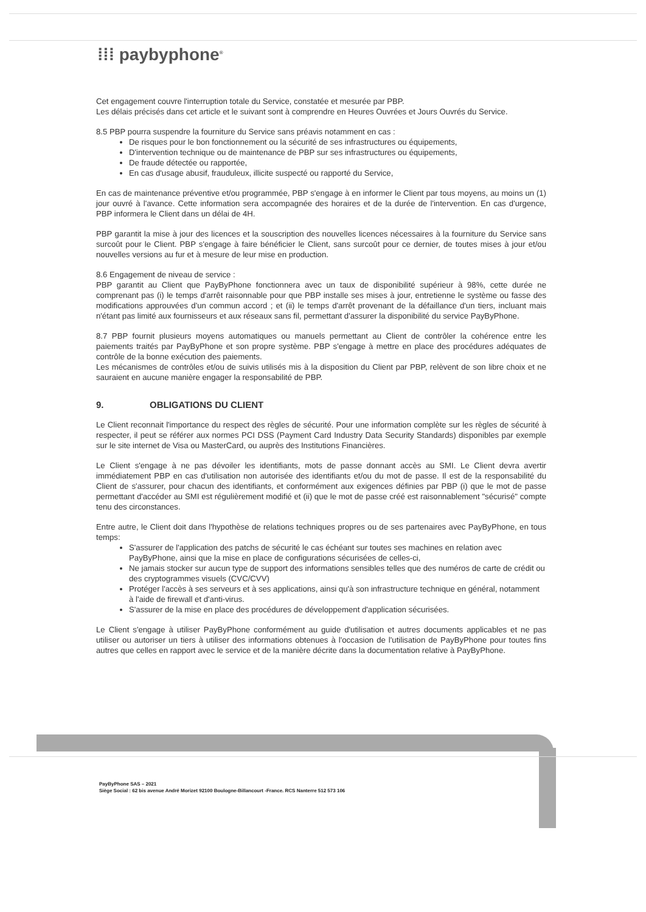⁞⁞⁞ paybyphone<sup>®</sup>
Cet engagement couvre l'interruption totale du Service, constatée et mesurée par PBP.
Les délais précisés dans cet article et le suivant sont à comprendre en Heures Ouvrées et Jours Ouvrés du Service.
8.5 PBP pourra suspendre la fourniture du Service sans préavis notamment en cas :
De risques pour le bon fonctionnement ou la sécurité de ses infrastructures ou équipements,
D'intervention technique ou de maintenance de PBP sur ses infrastructures ou équipements,
De fraude détectée ou rapportée,
En cas d'usage abusif, frauduleux, illicite suspecté ou rapporté du Service,
En cas de maintenance préventive et/ou programmée, PBP s'engage à en informer le Client par tous moyens, au moins un (1) jour ouvré à l'avance. Cette information sera accompagnée des horaires et de la durée de l'intervention. En cas d'urgence, PBP informera le Client dans un délai de 4H.
PBP garantit la mise à jour des licences et la souscription des nouvelles licences nécessaires à la fourniture du Service sans surcoût pour le Client. PBP s'engage à faire bénéficier le Client, sans surcoût pour ce dernier, de toutes mises à jour et/ou nouvelles versions au fur et à mesure de leur mise en production.
8.6 Engagement de niveau de service :
PBP garantit au Client que PayByPhone fonctionnera avec un taux de disponibilité supérieur à 98%, cette durée ne comprenant pas (i) le temps d'arrêt raisonnable pour que PBP installe ses mises à jour, entretienne le système ou fasse des modifications approuvées d'un commun accord ; et (ii) le temps d'arrêt provenant de la défaillance d'un tiers, incluant mais n'étant pas limité aux fournisseurs et aux réseaux sans fil, permettant d'assurer la disponibilité du service PayByPhone.
8.7 PBP fournit plusieurs moyens automatiques ou manuels permettant au Client de contrôler la cohérence entre les paiements traités par PayByPhone et son propre système. PBP s'engage à mettre en place des procédures adéquates de contrôle de la bonne exécution des paiements.
Les mécanismes de contrôles et/ou de suivis utilisés mis à la disposition du Client par PBP, relèvent de son libre choix et ne sauraient en aucune manière engager la responsabilité de PBP.
9. OBLIGATIONS DU CLIENT
Le Client reconnait l'importance du respect des règles de sécurité. Pour une information complète sur les règles de sécurité à respecter, il peut se référer aux normes PCI DSS (Payment Card Industry Data Security Standards) disponibles par exemple sur le site internet de Visa ou MasterCard, ou auprès des Institutions Financières.
Le Client s'engage à ne pas dévoiler les identifiants, mots de passe donnant accès au SMI. Le Client devra avertir immédiatement PBP en cas d'utilisation non autorisée des identifiants et/ou du mot de passe. Il est de la responsabilité du Client de s'assurer, pour chacun des identifiants, et conformément aux exigences définies par PBP (i) que le mot de passe permettant d'accéder au SMI est régulièrement modifié et (ii) que le mot de passe créé est raisonnablement "sécurisé" compte tenu des circonstances.
Entre autre, le Client doit dans l'hypothèse de relations techniques propres ou de ses partenaires avec PayByPhone, en tous temps:
S'assurer de l'application des patchs de sécurité le cas échéant sur toutes ses machines en relation avec PayByPhone, ainsi que la mise en place de configurations sécurisées de celles-ci,
Ne jamais stocker sur aucun type de support des informations sensibles telles que des numéros de carte de crédit ou des cryptogrammes visuels (CVC/CVV)
Protéger l'accès à ses serveurs et à ses applications, ainsi qu'à son infrastructure technique en général, notamment à l'aide de firewall et d'anti-virus.
S'assurer de la mise en place des procédures de développement d'application sécurisées.
Le Client s'engage à utiliser PayByPhone conformément au guide d'utilisation et autres documents applicables et ne pas utiliser ou autoriser un tiers à utiliser des informations obtenues à l'occasion de l'utilisation de PayByPhone pour toutes fins autres que celles en rapport avec le service et de la manière décrite dans la documentation relative à PayByPhone.
PayByPhone SAS – 2021
Siège Social : 62 bis avenue André Morizet 92100 Boulogne-Billancourt -France. RCS Nanterre 512 573 106